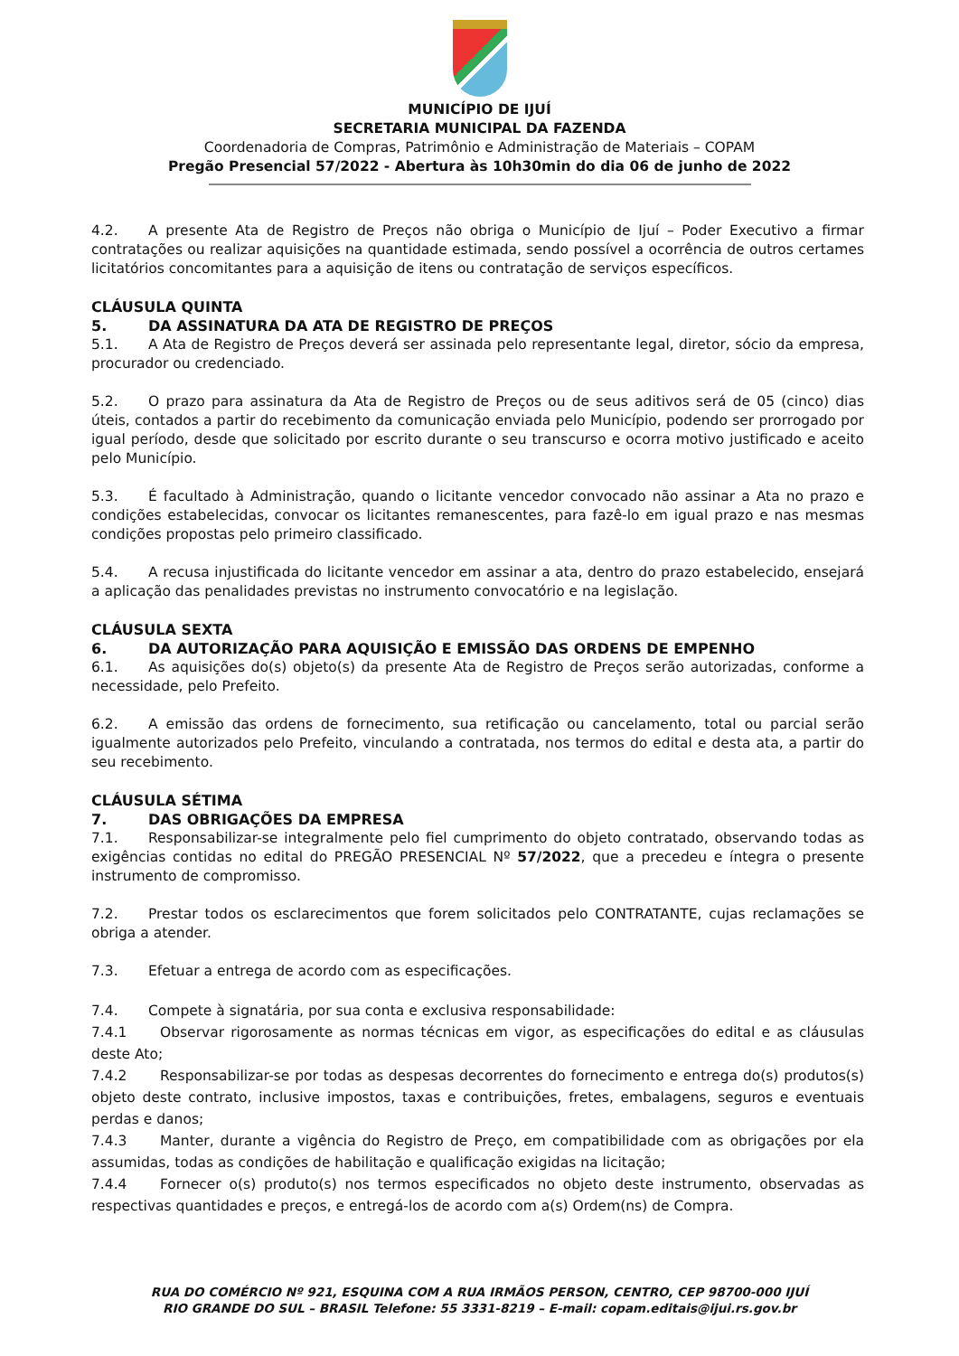MUNICÍPIO DE IJUÍ
SECRETARIA MUNICIPAL DA FAZENDA
Coordenadoria de Compras, Patrimônio e Administração de Materiais – COPAM
Pregão Presencial 57/2022 - Abertura às 10h30min do dia 06 de junho de 2022
4.2. A presente Ata de Registro de Preços não obriga o Município de Ijuí – Poder Executivo a firmar contratações ou realizar aquisições na quantidade estimada, sendo possível a ocorrência de outros certames licitatórios concomitantes para a aquisição de itens ou contratação de serviços específicos.
CLÁUSULA QUINTA
5. DA ASSINATURA DA ATA DE REGISTRO DE PREÇOS
5.1. A Ata de Registro de Preços deverá ser assinada pelo representante legal, diretor, sócio da empresa, procurador ou credenciado.
5.2. O prazo para assinatura da Ata de Registro de Preços ou de seus aditivos será de 05 (cinco) dias úteis, contados a partir do recebimento da comunicação enviada pelo Município, podendo ser prorrogado por igual período, desde que solicitado por escrito durante o seu transcurso e ocorra motivo justificado e aceito pelo Município.
5.3. É facultado à Administração, quando o licitante vencedor convocado não assinar a Ata no prazo e condições estabelecidas, convocar os licitantes remanescentes, para fazê-lo em igual prazo e nas mesmas condições propostas pelo primeiro classificado.
5.4. A recusa injustificada do licitante vencedor em assinar a ata, dentro do prazo estabelecido, ensejará a aplicação das penalidades previstas no instrumento convocatório e na legislação.
CLÁUSULA SEXTA
6. DA AUTORIZAÇÃO PARA AQUISIÇÃO E EMISSÃO DAS ORDENS DE EMPENHO
6.1. As aquisições do(s) objeto(s) da presente Ata de Registro de Preços serão autorizadas, conforme a necessidade, pelo Prefeito.
6.2. A emissão das ordens de fornecimento, sua retificação ou cancelamento, total ou parcial serão igualmente autorizados pelo Prefeito, vinculando a contratada, nos termos do edital e desta ata, a partir do seu recebimento.
CLÁUSULA SÉTIMA
7. DAS OBRIGAÇÕES DA EMPRESA
7.1. Responsabilizar-se integralmente pelo fiel cumprimento do objeto contratado, observando todas as exigências contidas no edital do PREGÃO PRESENCIAL Nº 57/2022, que a precedeu e íntegra o presente instrumento de compromisso.
7.2. Prestar todos os esclarecimentos que forem solicitados pelo CONTRATANTE, cujas reclamações se obriga a atender.
7.3. Efetuar a entrega de acordo com as especificações.
7.4. Compete à signatária, por sua conta e exclusiva responsabilidade:
7.4.1 Observar rigorosamente as normas técnicas em vigor, as especificações do edital e as cláusulas deste Ato;
7.4.2 Responsabilizar-se por todas as despesas decorrentes do fornecimento e entrega do(s) produtos(s) objeto deste contrato, inclusive impostos, taxas e contribuições, fretes, embalagens, seguros e eventuais perdas e danos;
7.4.3 Manter, durante a vigência do Registro de Preço, em compatibilidade com as obrigações por ela assumidas, todas as condições de habilitação e qualificação exigidas na licitação;
7.4.4 Fornecer o(s) produto(s) nos termos especificados no objeto deste instrumento, observadas as respectivas quantidades e preços, e entregá-los de acordo com a(s) Ordem(ns) de Compra.
RUA DO COMÉRCIO Nº 921, ESQUINA COM A RUA IRMÃOS PERSON, CENTRO, CEP 98700-000 IJUÍ
RIO GRANDE DO SUL – BRASIL Telefone: 55 3331-8219 – E-mail: copam.editais@ijui.rs.gov.br